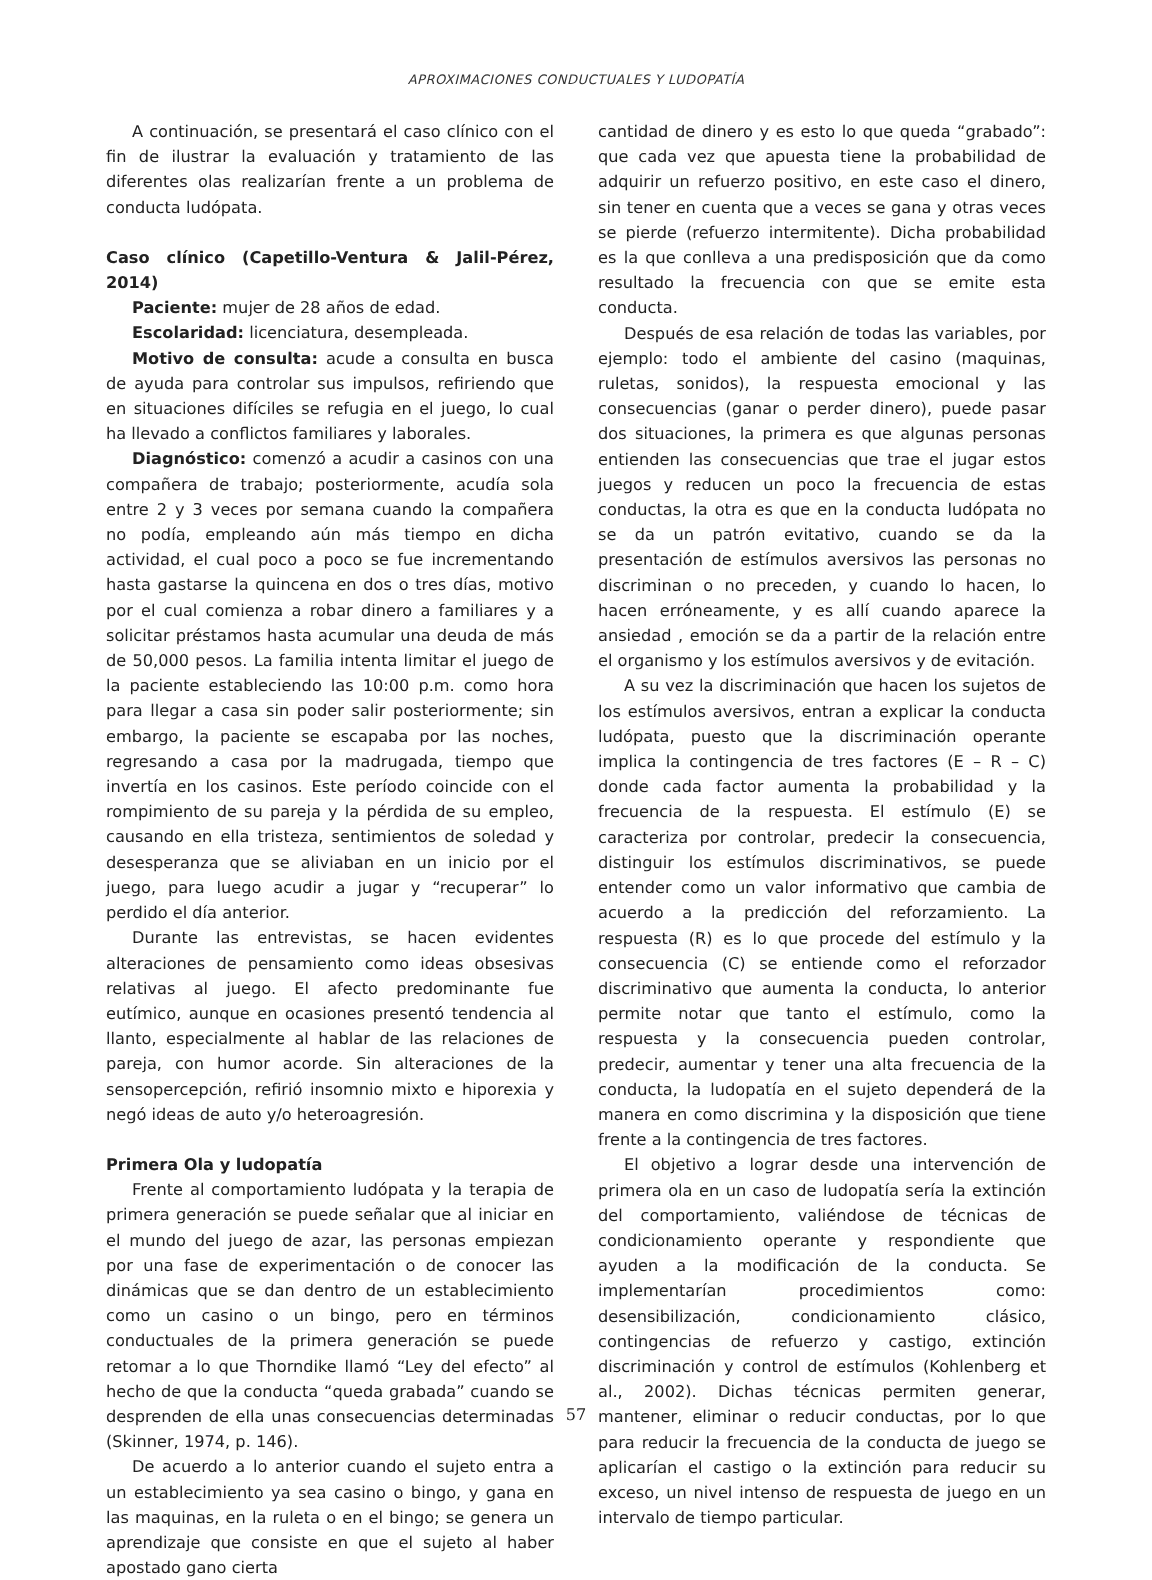APROXIMACIONES CONDUCTUALES Y LUDOPATÍA
A continuación, se presentará el caso clínico con el fin de ilustrar la evaluación y tratamiento de las diferentes olas realizarían frente a un problema de conducta ludópata.
Caso clínico (Capetillo-Ventura & Jalil-Pérez, 2014)
Paciente: mujer de 28 años de edad.
Escolaridad: licenciatura, desempleada.
Motivo de consulta: acude a consulta en busca de ayuda para controlar sus impulsos, refiriendo que en situaciones difíciles se refugia en el juego, lo cual ha llevado a conflictos familiares y laborales.
Diagnóstico: comenzó a acudir a casinos con una compañera de trabajo; posteriormente, acudía sola entre 2 y 3 veces por semana cuando la compañera no podía, empleando aún más tiempo en dicha actividad, el cual poco a poco se fue incrementando hasta gastarse la quincena en dos o tres días, motivo por el cual comienza a robar dinero a familiares y a solicitar préstamos hasta acumular una deuda de más de 50,000 pesos. La familia intenta limitar el juego de la paciente estableciendo las 10:00 p.m. como hora para llegar a casa sin poder salir posteriormente; sin embargo, la paciente se escapaba por las noches, regresando a casa por la madrugada, tiempo que invertía en los casinos. Este período coincide con el rompimiento de su pareja y la pérdida de su empleo, causando en ella tristeza, sentimientos de soledad y desesperanza que se aliviaban en un inicio por el juego, para luego acudir a jugar y “recuperar” lo perdido el día anterior.
Durante las entrevistas, se hacen evidentes alteraciones de pensamiento como ideas obsesivas relativas al juego. El afecto predominante fue eutímico, aunque en ocasiones presentó tendencia al llanto, especialmente al hablar de las relaciones de pareja, con humor acorde. Sin alteraciones de la sensopercepción, refirió insomnio mixto e hiporexia y negó ideas de auto y/o heteroagresión.
Primera Ola y ludopatía
Frente al comportamiento ludópata y la terapia de primera generación se puede señalar que al iniciar en el mundo del juego de azar, las personas empiezan por una fase de experimentación o de conocer las dinámicas que se dan dentro de un establecimiento como un casino o un bingo, pero en términos conductuales de la primera generación se puede retomar a lo que Thorndike llamó “Ley del efecto” al hecho de que la conducta “queda grabada” cuando se desprenden de ella unas consecuencias determinadas (Skinner, 1974, p. 146).
De acuerdo a lo anterior cuando el sujeto entra a un establecimiento ya sea casino o bingo, y gana en las maquinas, en la ruleta o en el bingo; se genera un aprendizaje que consiste en que el sujeto al haber apostado gano cierta
cantidad de dinero y es esto lo que queda “grabado”: que cada vez que apuesta tiene la probabilidad de adquirir un refuerzo positivo, en este caso el dinero, sin tener en cuenta que a veces se gana y otras veces se pierde (refuerzo intermitente). Dicha probabilidad es la que conlleva a una predisposición que da como resultado la frecuencia con que se emite esta conducta.
Después de esa relación de todas las variables, por ejemplo: todo el ambiente del casino (maquinas, ruletas, sonidos), la respuesta emocional y las consecuencias (ganar o perder dinero), puede pasar dos situaciones, la primera es que algunas personas entienden las consecuencias que trae el jugar estos juegos y reducen un poco la frecuencia de estas conductas, la otra es que en la conducta ludópata no se da un patrón evitativo, cuando se da la presentación de estímulos aversivos las personas no discriminan o no preceden, y cuando lo hacen, lo hacen erróneamente, y es allí cuando aparece la ansiedad , emoción se da a partir de la relación entre el organismo y los estímulos aversivos y de evitación.
A su vez la discriminación que hacen los sujetos de los estímulos aversivos, entran a explicar la conducta ludópata, puesto que la discriminación operante implica la contingencia de tres factores (E – R – C) donde cada factor aumenta la probabilidad y la frecuencia de la respuesta. El estímulo (E) se caracteriza por controlar, predecir la consecuencia, distinguir los estímulos discriminativos, se puede entender como un valor informativo que cambia de acuerdo a la predicción del reforzamiento. La respuesta (R) es lo que procede del estímulo y la consecuencia (C) se entiende como el reforzador discriminativo que aumenta la conducta, lo anterior permite notar que tanto el estímulo, como la respuesta y la consecuencia pueden controlar, predecir, aumentar y tener una alta frecuencia de la conducta, la ludopatía en el sujeto dependerá de la manera en como discrimina y la disposición que tiene frente a la contingencia de tres factores.
El objetivo a lograr desde una intervención de primera ola en un caso de ludopatía sería la extinción del comportamiento, valiéndose de técnicas de condicionamiento operante y respondiente que ayuden a la modificación de la conducta. Se implementarían procedimientos como: desensibilización, condicionamiento clásico, contingencias de refuerzo y castigo, extinción discriminación y control de estímulos (Kohlenberg et al., 2002). Dichas técnicas permiten generar, mantener, eliminar o reducir conductas, por lo que para reducir la frecuencia de la conducta de juego se aplicarían el castigo o la extinción para reducir su exceso, un nivel intenso de respuesta de juego en un intervalo de tiempo particular.
57